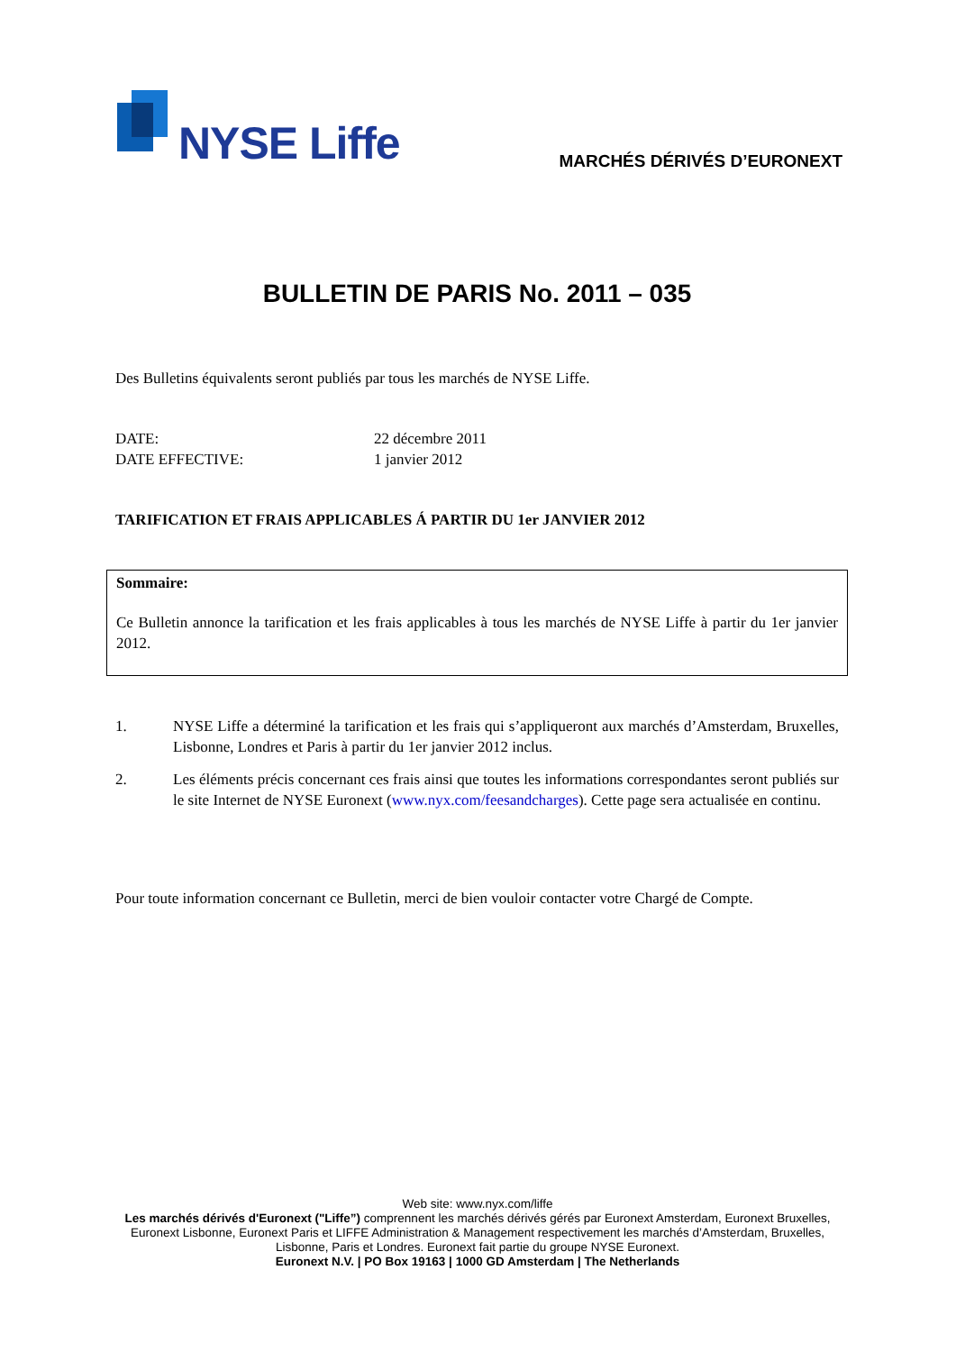NYSE Liffe MARCHÉS DÉRIVÉS D’EURONEXT
BULLETIN DE PARIS No. 2011 – 035
Des Bulletins équivalents seront publiés par tous les marchés de NYSE Liffe.
DATE: 22 décembre 2011
DATE EFFECTIVE: 1 janvier 2012
TARIFICATION ET FRAIS APPLICABLES Á PARTIR DU 1er JANVIER 2012
Sommaire:
Ce Bulletin annonce la tarification et les frais applicables à tous les marchés de NYSE Liffe à partir du 1er janvier 2012.
1. NYSE Liffe a déterminé la tarification et les frais qui s’appliqueront aux marchés d’Amsterdam, Bruxelles, Lisbonne, Londres et Paris à partir du 1er janvier 2012 inclus.
2. Les éléments précis concernant ces frais ainsi que toutes les informations correspondantes seront publiés sur le site Internet de NYSE Euronext (www.nyx.com/feesandcharges). Cette page sera actualisée en continu.
Pour toute information concernant ce Bulletin, merci de bien vouloir contacter votre Chargé de Compte.
Web site: www.nyx.com/liffe
Les marchés dérivés d'Euronext ("Liffe”) comprennent les marchés dérivés gérés par Euronext Amsterdam, Euronext Bruxelles, Euronext Lisbonne, Euronext Paris et LIFFE Administration & Management respectivement les marchés d’Amsterdam, Bruxelles, Lisbonne, Paris et Londres. Euronext fait partie du groupe NYSE Euronext.
Euronext N.V. | PO Box 19163 | 1000 GD Amsterdam | The Netherlands